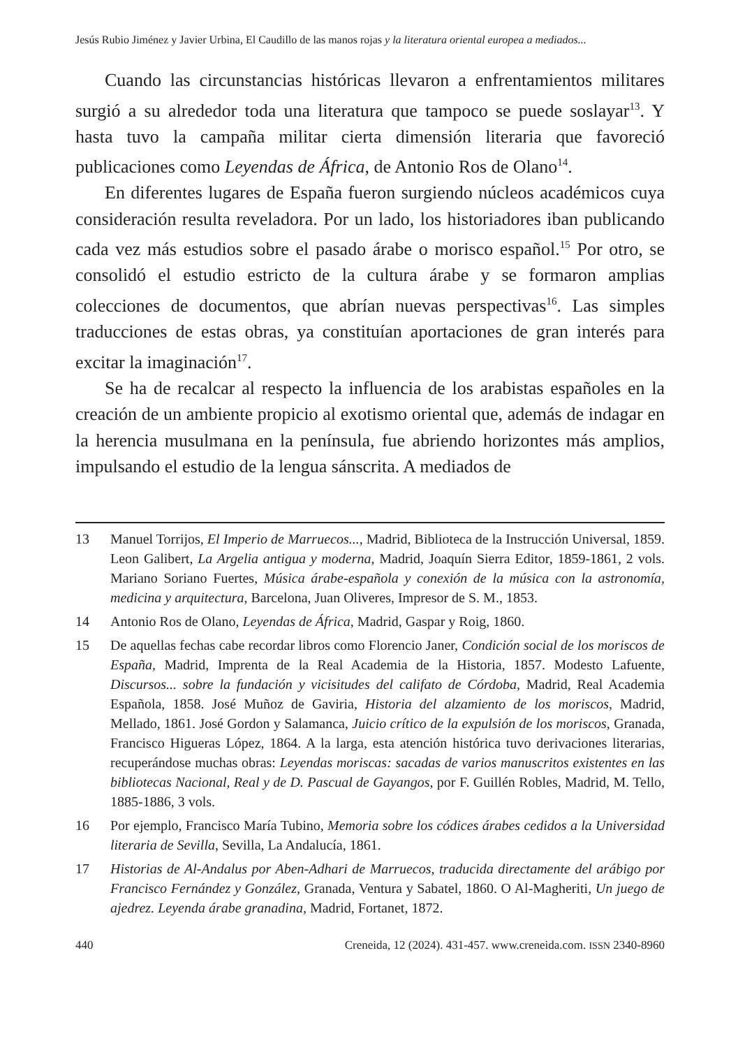Jesús Rubio Jiménez y Javier Urbina, El Caudillo de las manos rojas y la literatura oriental europea a mediados...
Cuando las circunstancias históricas llevaron a enfrentamientos militares surgió a su alrededor toda una literatura que tampoco se puede soslayar<sup>13</sup>. Y hasta tuvo la campaña militar cierta dimensión literaria que favoreció publicaciones como Leyendas de África, de Antonio Ros de Olano<sup>14</sup>.
En diferentes lugares de España fueron surgiendo núcleos académicos cuya consideración resulta reveladora. Por un lado, los historiadores iban publicando cada vez más estudios sobre el pasado árabe o morisco español.<sup>15</sup> Por otro, se consolidó el estudio estricto de la cultura árabe y se formaron amplias colecciones de documentos, que abrían nuevas perspectivas<sup>16</sup>. Las simples traducciones de estas obras, ya constituían aportaciones de gran interés para excitar la imaginación<sup>17</sup>.
Se ha de recalcar al respecto la influencia de los arabistas españoles en la creación de un ambiente propicio al exotismo oriental que, además de indagar en la herencia musulmana en la península, fue abriendo horizontes más amplios, impulsando el estudio de la lengua sánscrita. A mediados de
13 Manuel Torrijos, El Imperio de Marruecos..., Madrid, Biblioteca de la Instrucción Universal, 1859. Leon Galibert, La Argelia antigua y moderna, Madrid, Joaquín Sierra Editor, 1859-1861, 2 vols. Mariano Soriano Fuertes, Música árabe-española y conexión de la música con la astronomía, medicina y arquitectura, Barcelona, Juan Oliveres, Impresor de S. M., 1853.
14 Antonio Ros de Olano, Leyendas de África, Madrid, Gaspar y Roig, 1860.
15 De aquellas fechas cabe recordar libros como Florencio Janer, Condición social de los moriscos de España, Madrid, Imprenta de la Real Academia de la Historia, 1857. Modesto Lafuente, Discursos... sobre la fundación y vicisitudes del califato de Córdoba, Madrid, Real Academia Española, 1858. José Muñoz de Gaviria, Historia del alzamiento de los moriscos, Madrid, Mellado, 1861. José Gordon y Salamanca, Juicio crítico de la expulsión de los moriscos, Granada, Francisco Higueras López, 1864. A la larga, esta atención histórica tuvo derivaciones literarias, recuperándose muchas obras: Leyendas moriscas: sacadas de varios manuscritos existentes en las bibliotecas Nacional, Real y de D. Pascual de Gayangos, por F. Guillén Robles, Madrid, M. Tello, 1885-1886, 3 vols.
16 Por ejemplo, Francisco María Tubino, Memoria sobre los códices árabes cedidos a la Universidad literaria de Sevilla, Sevilla, La Andalucía, 1861.
17 Historias de Al-Andalus por Aben-Adhari de Marruecos, traducida directamente del arábigo por Francisco Fernández y González, Granada, Ventura y Sabatel, 1860. O Al-Magheriti, Un juego de ajedrez. Leyenda árabe granadina, Madrid, Fortanet, 1872.
440 Creneida, 12 (2024). 431-457. www.creneida.com. ISSN 2340-8960